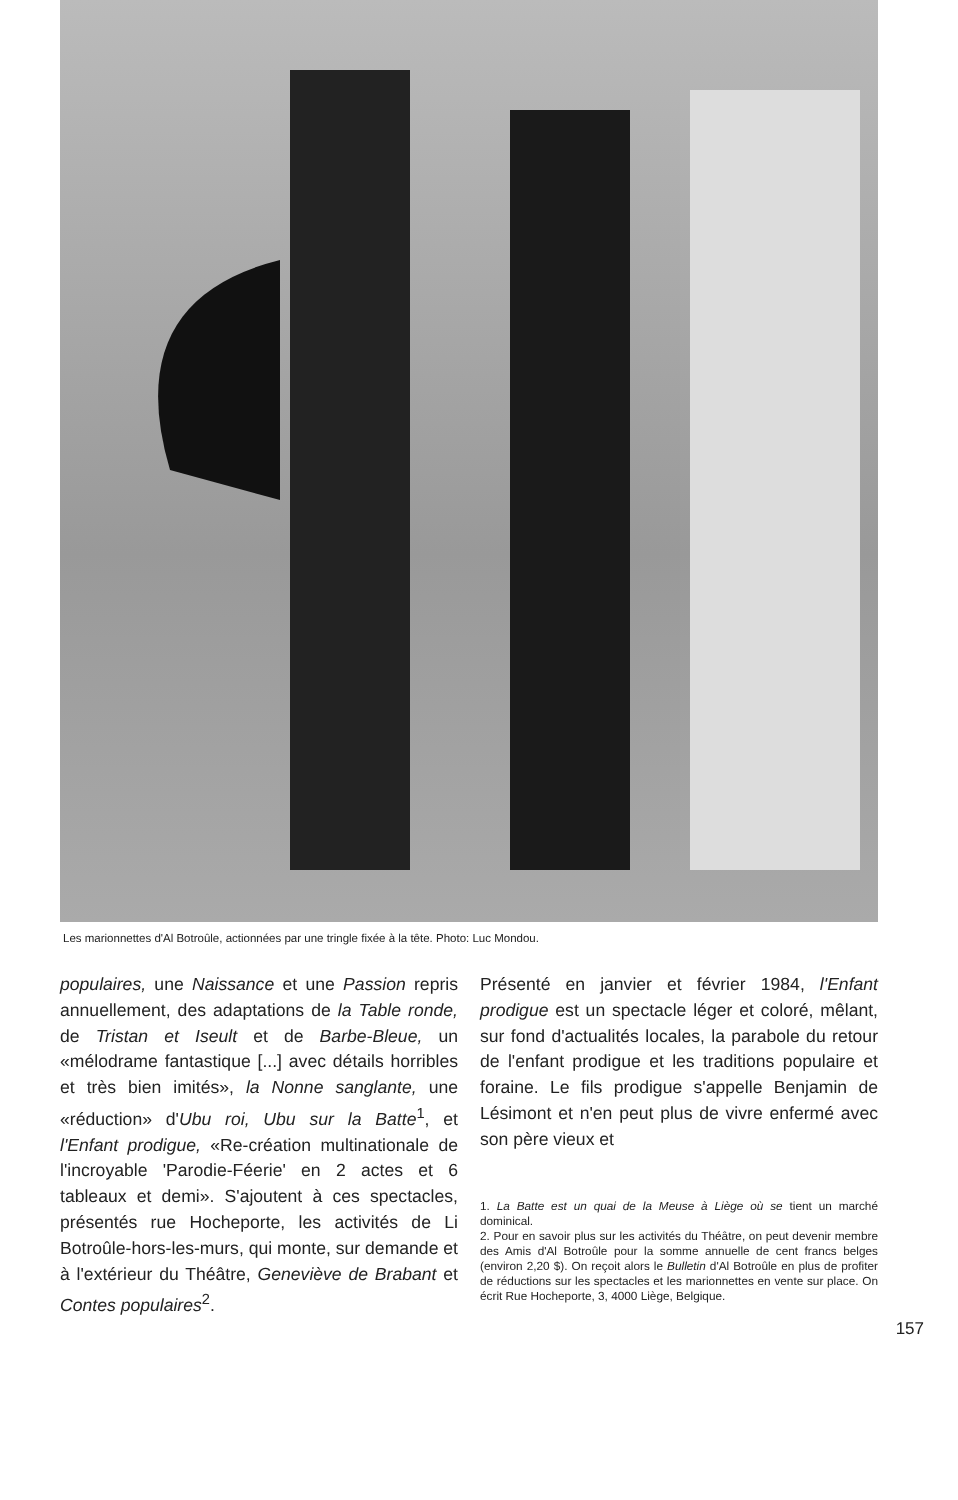Les marionnettes d'Al Botroûle, actionnées par une tringle fixée à la tête. Photo: Luc Mondou.
populaires, une Naissance et une Passion repris annuellement, des adaptations de la Table ronde, de Tristan et Iseult et de Barbe-Bleue, un «mélodrame fantastique [...] avec détails horribles et très bien imités», la Nonne sanglante, une «réduction» d'Ubu roi, Ubu sur la Batte<sup>1</sup>, et l'Enfant prodigue, «Re-création multinationale de l'incroyable 'Parodie-Féerie' en 2 actes et 6 tableaux et demi». S'ajoutent à ces spectacles, présentés rue Hocheporte, les activités de Li Botroûle-hors-les-murs, qui monte, sur demande et à l'extérieur du Théâtre, Geneviève de Brabant et Contes populaires<sup>2</sup>.
Présenté en janvier et février 1984, l'Enfant prodigue est un spectacle léger et coloré, mêlant, sur fond d'actualités locales, la parabole du retour de l'enfant prodigue et les traditions populaire et foraine. Le fils prodigue s'appelle Benjamin de Lésimont et n'en peut plus de vivre enfermé avec son père vieux et
1. La Batte est un quai de la Meuse à Liège où se tient un marché dominical.
2. Pour en savoir plus sur les activités du Théâtre, on peut devenir membre des Amis d'Al Botroûle pour la somme annuelle de cent francs belges (environ 2,20 $). On reçoit alors le Bulletin d'Al Botroûle en plus de profiter de réductions sur les spectacles et les marionnettes en vente sur place. On écrit Rue Hocheporte, 3, 4000 Liège, Belgique.
157